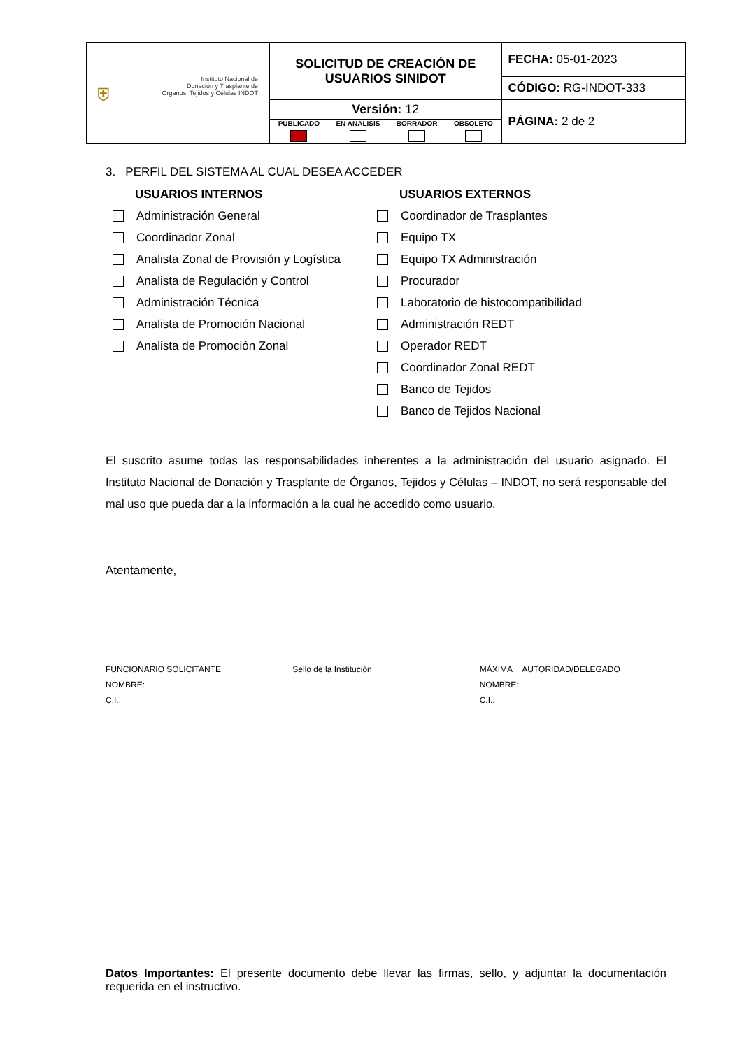| ⛨ Instituto Nacional de Donación y Trasplante de Órganos, Tejidos y Células INDOT | SOLICITUD DE CREACIÓN DE USUARIOS SINIDOT | FECHA: 05-01-2023 |
| | | CÓDIGO: RG-INDOT-333 |
| | Versión: 12 PUBLICADO EN ANALISIS BORRADOR OBSOLETO | PÁGINA: 2 de 2 |
3. PERFIL DEL SISTEMA AL CUAL DESEA ACCEDER
USUARIOS INTERNOS
Administración General
Coordinador Zonal
Analista Zonal de Provisión y Logística
Analista de Regulación y Control
Administración Técnica
Analista de Promoción Nacional
Analista de Promoción Zonal
USUARIOS EXTERNOS
Coordinador de Trasplantes
Equipo TX
Equipo TX Administración
Procurador
Laboratorio de histocompatibilidad
Administración REDT
Operador REDT
Coordinador Zonal REDT
Banco de Tejidos
Banco de Tejidos Nacional
El suscrito asume todas las responsabilidades inherentes a la administración del usuario asignado. El Instituto Nacional de Donación y Trasplante de Órganos, Tejidos y Células – INDOT, no será responsable del mal uso que pueda dar a la información a la cual he accedido como usuario.
Atentamente,
FUNCIONARIO SOLICITANTE
NOMBRE:
C.I.:
Sello de la Institución MÁXIMA AUTORIDAD/DELEGADO
NOMBRE:
C.I.:
Datos Importantes: El presente documento debe llevar las firmas, sello, y adjuntar la documentación requerida en el instructivo.